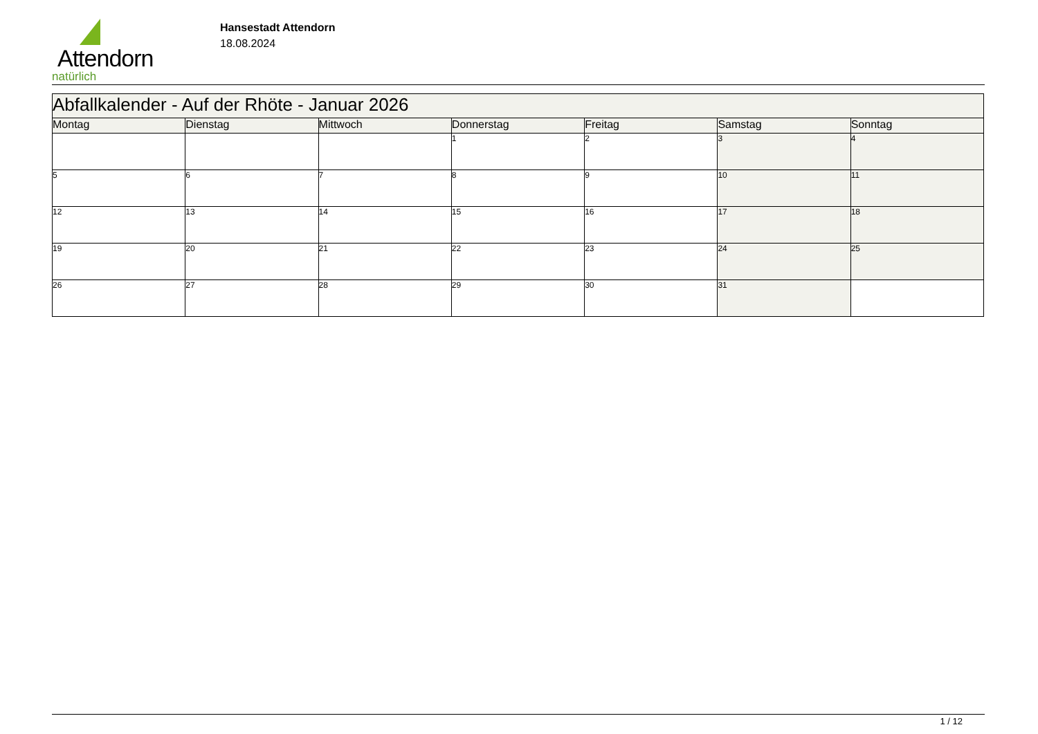Attendorn
natürlich
Hansestadt Attendorn
18.08.2024
| Abfallkalender - Auf der Rhöte - Januar 2026 | | | | | | |
| Montag | Dienstag | Mittwoch | Donnerstag | Freitag | Samstag | Sonntag |
| | | | 1 | 2 | 3 | 4 |
| 5 | 6 | 7 | 8 | 9 | 10 | 11 |
| 12 | 13 | 14 | 15 | 16 | 17 | 18 |
| 19 | 20 | 21 | 22 | 23 | 24 | 25 |
| 26 | 27 | 28 | 29 | 30 | 31 | |
1 / 12